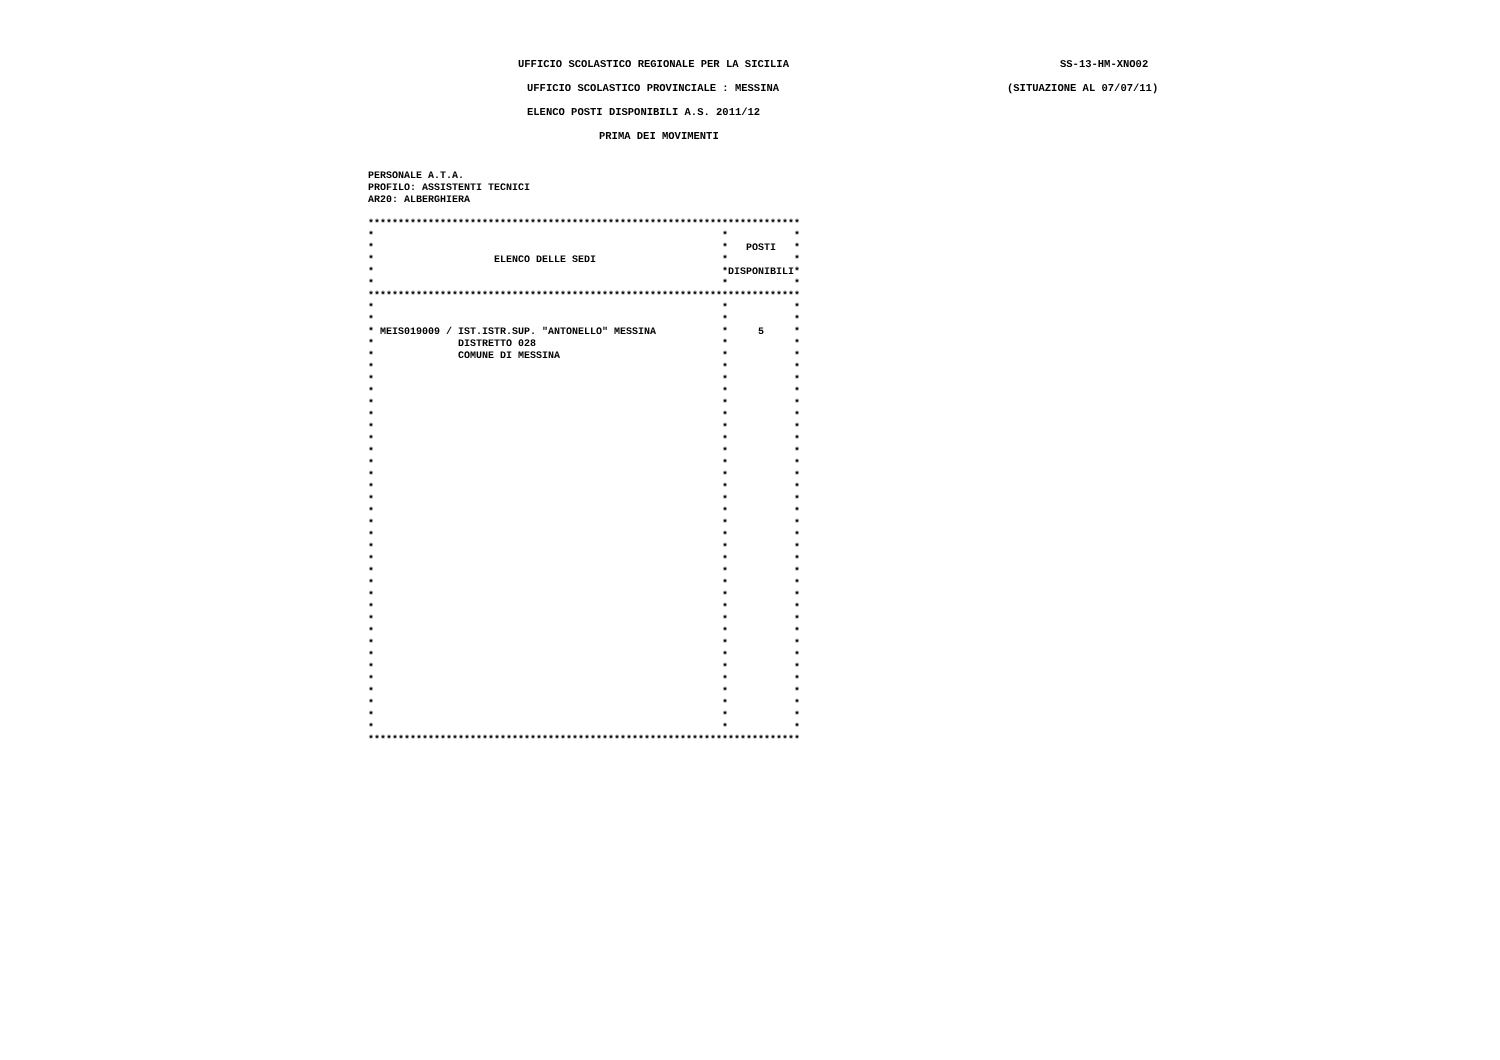UFFICIO SCOLASTICO REGIONALE PER LA SICILIA SS-13-HM-XNO02
UFFICIO SCOLASTICO PROVINCIALE : MESSINA (SITUAZIONE AL 07/07/11)
ELENCO POSTI DISPONIBILI A.S. 2011/12
PRIMA DEI MOVIMENTI
PERSONALE A.T.A.
PROFILO: ASSISTENTI TECNICI
AR20: ALBERGHIERA

************************************************************************
*                                                          *           *
*                                                          *   POSTI   *
*                    ELENCO DELLE SEDI                     *           *
*                                                          *DISPONIBILI*
*                                                          *           *
************************************************************************
*                                                          *           *
*                                                          *           *
* MEIS019009 / IST.ISTR.SUP. "ANTONELLO" MESSINA           *     5     *
*              DISTRETTO 028                               *           *
*              COMUNE DI MESSINA                           *           *
*                                                          *           *
*                                                          *           *
*                                                          *           *
*                                                          *           *
*                                                          *           *
*                                                          *           *
*                                                          *           *
*                                                          *           *
*                                                          *           *
*                                                          *           *
*                                                          *           *
*                                                          *           *
*                                                          *           *
*                                                          *           *
*                                                          *           *
*                                                          *           *
*                                                          *           *
*                                                          *           *
*                                                          *           *
*                                                          *           *
*                                                          *           *
*                                                          *           *
*                                                          *           *
*                                                          *           *
*                                                          *           *
*                                                          *           *
*                                                          *           *
*                                                          *           *
*                                                          *           *
*                                                          *           *
*                                                          *           *
************************************************************************